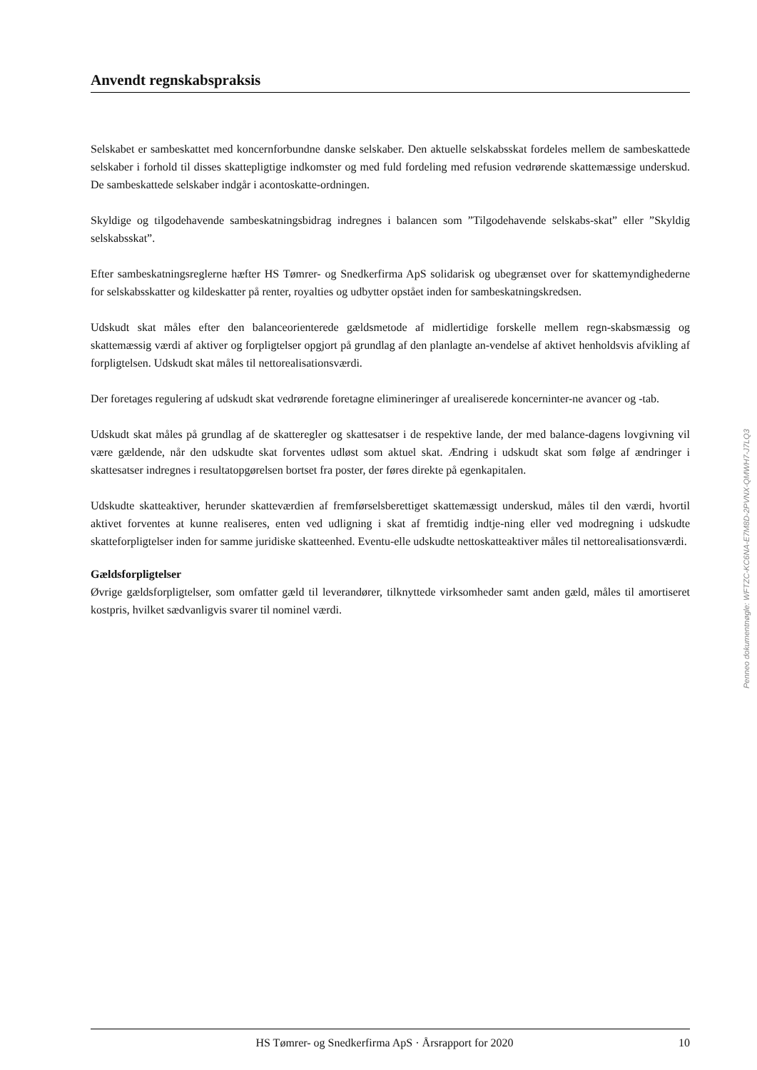Anvendt regnskabspraksis
Selskabet er sambeskattet med koncernforbundne danske selskaber. Den aktuelle selskabsskat fordeles mellem de sambeskattede selskaber i forhold til disses skattepligtige indkomster og med fuld fordeling med refusion vedrørende skattemæssige underskud. De sambeskattede selskaber indgår i acontoskatte-ordningen.
Skyldige og tilgodehavende sambeskatningsbidrag indregnes i balancen som ”Tilgodehavende selskabs-skat” eller ”Skyldig selskabsskat”.
Efter sambeskatningsreglerne hæfter HS Tømrer- og Snedkerfirma ApS solidarisk og ubegrænset over for skattemyndighederne for selskabsskatter og kildeskatter på renter, royalties og udbytter opstået inden for sambeskatningskredsen.
Udskudt skat måles efter den balanceorienterede gældsmetode af midlertidige forskelle mellem regn-skabsmæssig og skattemæssig værdi af aktiver og forpligtelser opgjort på grundlag af den planlagte an-vendelse af aktivet henholdsvis afvikling af forpligtelsen. Udskudt skat måles til nettorealisationsværdi.
Der foretages regulering af udskudt skat vedrørende foretagne elimineringer af urealiserede koncerninter-ne avancer og -tab.
Udskudt skat måles på grundlag af de skatteregler og skattesatser i de respektive lande, der med balance-dagens lovgivning vil være gældende, når den udskudte skat forventes udløst som aktuel skat. Ændring i udskudt skat som følge af ændringer i skattesatser indregnes i resultatopgørelsen bortset fra poster, der føres direkte på egenkapitalen.
Udskudte skatteaktiver, herunder skatteværdien af fremførselsberettiget skattemæssigt underskud, måles til den værdi, hvortil aktivet forventes at kunne realiseres, enten ved udligning i skat af fremtidig indtje-ning eller ved modregning i udskudte skatteforpligtelser inden for samme juridiske skatteenhed. Eventu-elle udskudte nettoskatteaktiver måles til nettorealisationsværdi.
Gældsforpligtelser
Øvrige gældsforpligtelser, som omfatter gæld til leverandører, tilknyttede virksomheder samt anden gæld, måles til amortiseret kostpris, hvilket sædvanligvis svarer til nominel værdi.
Penneo dokumentnøgle: WFTZC-KC6NA-E7M8D-2PVNX-QMWH7-J7LQ3
HS Tømrer- og Snedkerfirma ApS · Årsrapport for 2020 10